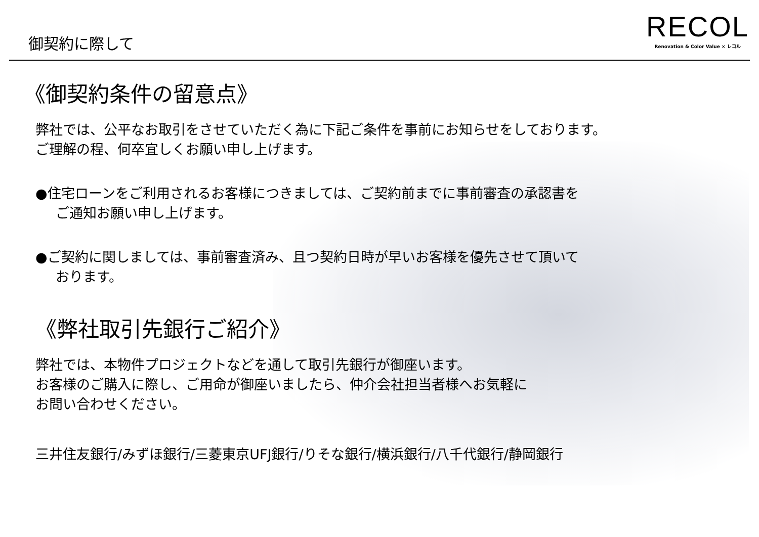御契約に際して
RECOL
Renovation & Color Value × レコル
《御契約条件の留意点》
弊社では、公平なお取引をさせていただく為に下記ご条件を事前にお知らせをしております。
ご理解の程、何卒宜しくお願い申し上げます。
●住宅ローンをご利用されるお客様につきましては、ご契約前までに事前審査の承認書を
ご通知お願い申し上げます。
●ご契約に関しましては、事前審査済み、且つ契約日時が早いお客様を優先させて頂いて
おります。
《弊社取引先銀行ご紹介》
弊社では、本物件プロジェクトなどを通して取引先銀行が御座います。
お客様のご購入に際し、ご用命が御座いましたら、仲介会社担当者様へお気軽に
お問い合わせください。
三井住友銀行/みずほ銀行/三菱東京UFJ銀行/りそな銀行/横浜銀行/八千代銀行/静岡銀行